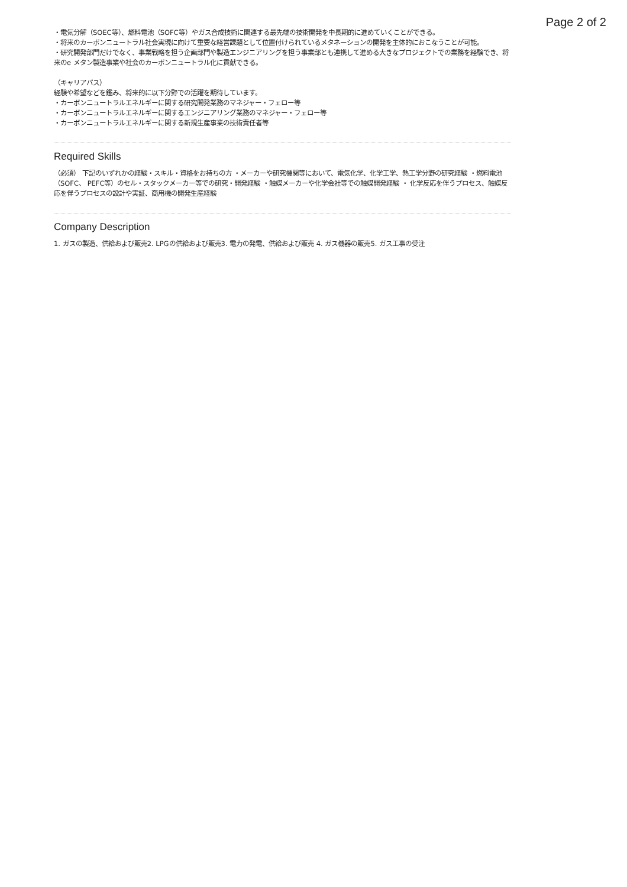Page 2 of 2
・電気分解（SOEC等）、燃料電池（SOFC等）やガス合成技術に関連する最先端の技術開発を中長期的に進めていくことができる。
・将来のカーボンニュートラル社会実現に向けて重要な経営課題として位置付けられているメタネーションの開発を主体的におこなうことが可能。
・研究開発部門だけでなく、事業戦略を担う企画部門や製造エンジニアリングを担う事業部とも連携して進める大きなプロジェクトでの業務を経験でき、将来のe メタン製造事業や社会のカーボンニュートラル化に貢献できる。
（キャリアパス）
経験や希望などを鑑み、将来的に以下分野での活躍を期待しています。
・カーボンニュートラルエネルギーに関する研究開発業務のマネジャー・フェロー等
・カーボンニュートラルエネルギーに関するエンジニアリング業務のマネジャー・フェロー等
・カーボンニュートラルエネルギーに関する新規生産事業の技術責任者等
Required Skills
（必須） 下記のいずれかの経験・スキル・資格をお持ちの方 ・メーカーや研究機関等において、電気化学、化学工学、熱工学分野の研究経験 ・燃料電池（SOFC、 PEFC等）のセル・スタックメーカー等での研究・開発経験 ・触媒メーカーや化学会社等での触媒開発経験 ・ 化学反応を伴うプロセス、触媒反応を伴うプロセスの設計や実証、商用機の開発生産経験
Company Description
1. ガスの製造、供給および販売2. LPGの供給および販売3. 電力の発電、供給および販売 4. ガス機器の販売5. ガス工事の受注